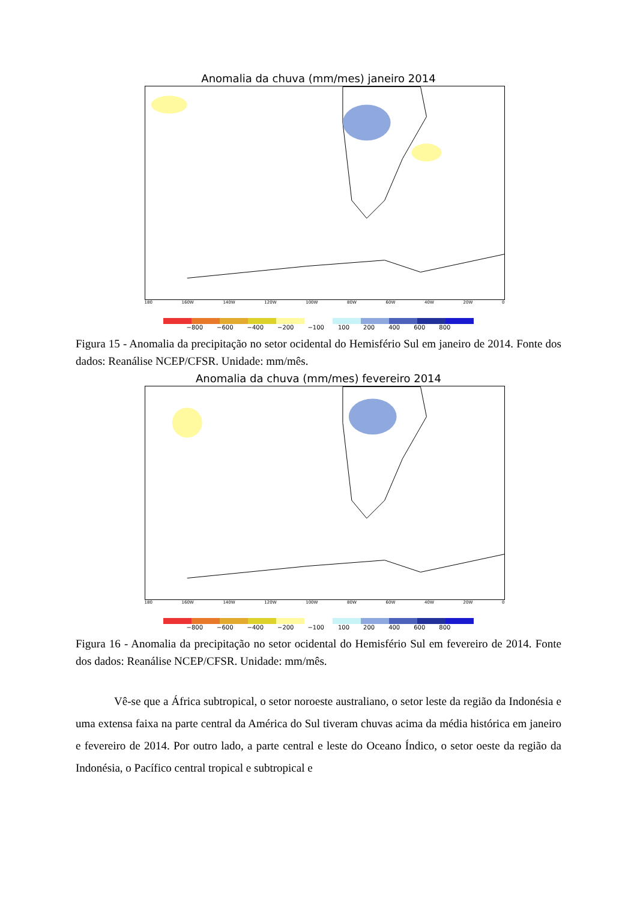Anomalia da chuva (mm/mes) janeiro 2014
180 160W 140W 120W 100W 80W 60W 40W 20W 0
−800 −600 −400 −200 −100 100 200 400 600 800
Figura 15 - Anomalia da precipitação no setor ocidental do Hemisfério Sul em janeiro de 2014. Fonte dos dados: Reanálise NCEP/CFSR. Unidade: mm/mês.
Anomalia da chuva (mm/mes) fevereiro 2014
180 160W 140W 120W 100W 80W 60W 40W 20W 0
−800 −600 −400 −200 −100 100 200 400 600 800
Figura 16 - Anomalia da precipitação no setor ocidental do Hemisfério Sul em fevereiro de 2014. Fonte dos dados: Reanálise NCEP/CFSR. Unidade: mm/mês.
Vê-se que a África subtropical, o setor noroeste australiano, o setor leste da região da Indonésia e uma extensa faixa na parte central da América do Sul tiveram chuvas acima da média histórica em janeiro e fevereiro de 2014. Por outro lado, a parte central e leste do Oceano Índico, o setor oeste da região da Indonésia, o Pacífico central tropical e subtropical e